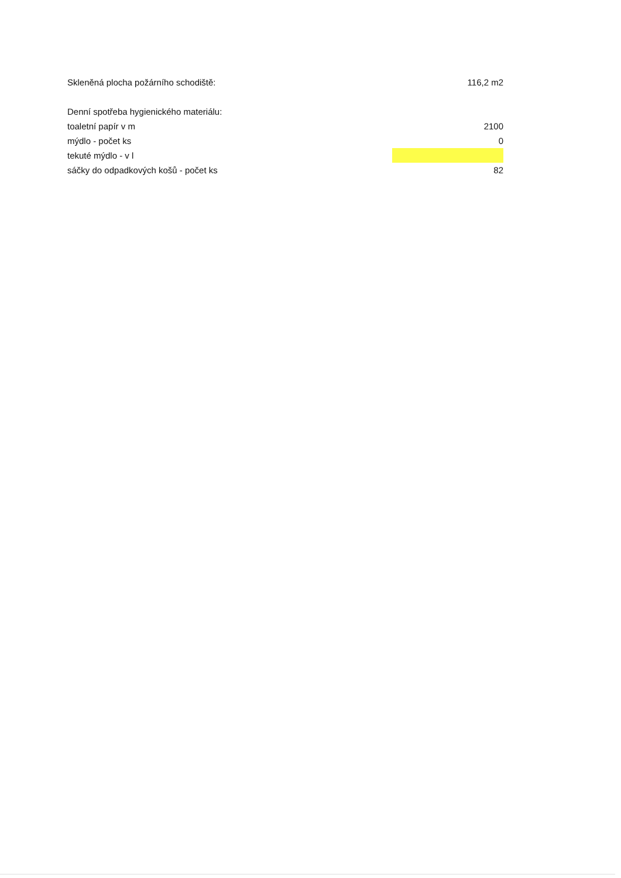| Skleněná plocha požárního schodiště: | 116,2 m2 |
| Denní spotřeba hygienického materiálu: | |
| toaletní papír v m | 2100 |
| mýdlo - počet ks | 0 |
| tekuté mýdlo - v l | |
| sáčky do odpadkových košů - počet ks | 82 |